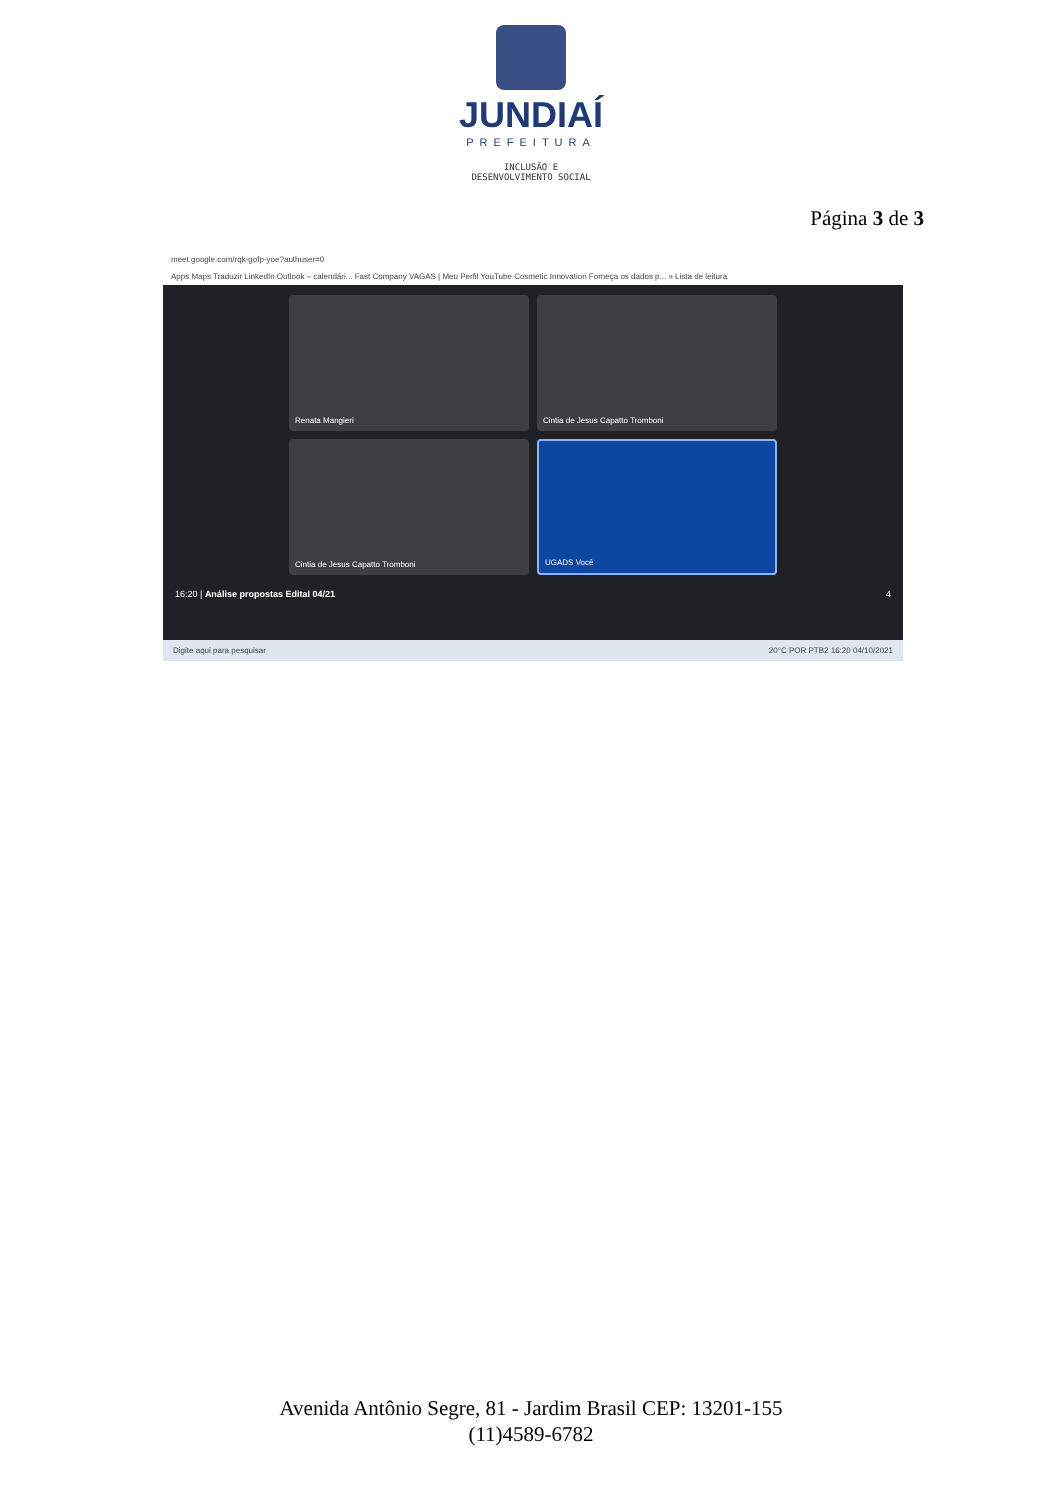JUNDIAÍ
PREFEITURA
INCLUSÃO E
DESENVOLVIMENTO SOCIAL
Página 3 de 3
meet.google.com/rqk-gofp-yoe?authuser=0
Apps Maps Traduzir LinkedIn Outlook – calendári... Fast Company VAGAS | Meu Perfil YouTube Cosmetic Innovation Forneça os dados p... » Lista de leitura
Renata Mangieri
Cintia de Jesus Capatto Tromboni
Cintia de Jesus Capatto Tromboni
UGADS Você
16:20 | Análise propostas Edital 04/21 4
Digite aqui para pesquisar 20°C POR PTB2 16:20 04/10/2021
Avenida Antônio Segre, 81 - Jardim Brasil CEP: 13201-155
(11)4589-6782